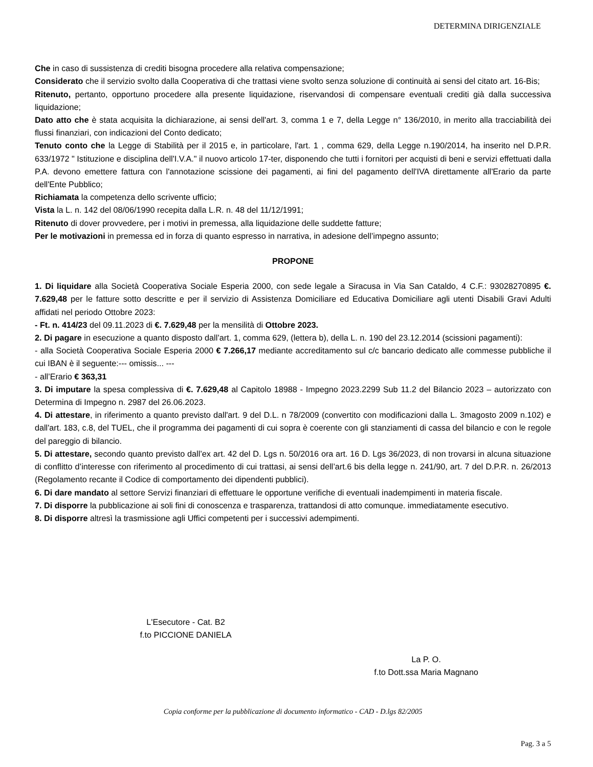DETERMINA DIRIGENZIALE
Che in caso di sussistenza di crediti bisogna procedere alla relativa compensazione;
Considerato che il servizio svolto dalla Cooperativa di che trattasi viene svolto senza soluzione di continuità ai sensi del citato art. 16-Bis;
Ritenuto, pertanto, opportuno procedere alla presente liquidazione, riservandosi di compensare eventuali crediti già dalla successiva liquidazione;
Dato atto che è stata acquisita la dichiarazione, ai sensi dell'art. 3, comma 1 e 7, della Legge n° 136/2010, in merito alla tracciabilità dei flussi finanziari, con indicazioni del Conto dedicato;
Tenuto conto che la Legge di Stabilità per il 2015 e, in particolare, l'art. 1 , comma 629, della Legge n.190/2014, ha inserito nel D.P.R. 633/1972 " Istituzione e disciplina dell'I.V.A." il nuovo articolo 17-ter, disponendo che tutti i fornitori per acquisti di beni e servizi effettuati dalla P.A. devono emettere fattura con l'annotazione scissione dei pagamenti, ai fini del pagamento dell'IVA direttamente all'Erario da parte dell'Ente Pubblico;
Richiamata la competenza dello scrivente ufficio;
Vista la L. n. 142 del 08/06/1990 recepita dalla L.R. n. 48 del 11/12/1991;
Ritenuto di dover provvedere, per i motivi in premessa, alla liquidazione delle suddette fatture;
Per le motivazioni in premessa ed in forza di quanto espresso in narrativa, in adesione dell’impegno assunto;
PROPONE
1. Di liquidare alla Società Cooperativa Sociale Esperia 2000, con sede legale a Siracusa in Via San Cataldo, 4 C.F.: 93028270895 €. 7.629,48 per le fatture sotto descritte e per il servizio di Assistenza Domiciliare ed Educativa Domiciliare agli utenti Disabili Gravi Adulti affidati nel periodo Ottobre 2023:
- Ft. n. 414/23 del 09.11.2023 di €. 7.629,48 per la mensilità di Ottobre 2023.
2. Di pagare in esecuzione a quanto disposto dall’art. 1, comma 629, (lettera b), della L. n. 190 del 23.12.2014 (scissioni pagamenti):
- alla Società Cooperativa Sociale Esperia 2000 € 7.266,17 mediante accreditamento sul c/c bancario dedicato alle commesse pubbliche il cui IBAN è il seguente:--- omissis... ---
- all’Erario € 363,31
3. Di imputare la spesa complessiva di €. 7.629,48 al Capitolo 18988 - Impegno 2023.2299 Sub 11.2 del Bilancio 2023 – autorizzato con Determina di Impegno n. 2987 del 26.06.2023.
4. Di attestare, in riferimento a quanto previsto dall'art. 9 del D.L. n 78/2009 (convertito con modificazioni dalla L. 3magosto 2009 n.102) e dall'art. 183, c.8, del TUEL, che il programma dei pagamenti di cui sopra è coerente con gli stanziamenti di cassa del bilancio e con le regole del pareggio di bilancio.
5. Di attestare, secondo quanto previsto dall’ex art. 42 del D. Lgs n. 50/2016 ora art. 16 D. Lgs 36/2023, di non trovarsi in alcuna situazione di conflitto d’interesse con riferimento al procedimento di cui trattasi, ai sensi dell’art.6 bis della legge n. 241/90, art. 7 del D.P.R. n. 26/2013 (Regolamento recante il Codice di comportamento dei dipendenti pubblici).
6. Di dare mandato al settore Servizi finanziari di effettuare le opportune verifiche di eventuali inadempimenti in materia fiscale.
7. Di disporre la pubblicazione ai soli fini di conoscenza e trasparenza, trattandosi di atto comunque. immediatamente esecutivo.
8. Di disporre altresì la trasmissione agli Uffici competenti per i successivi adempimenti.
L'Esecutore - Cat. B2
f.to PICCIONE DANIELA
La P. O.
f.to Dott.ssa Maria Magnano
Copia conforme per la pubblicazione di documento informatico - CAD - D.lgs 82/2005
Pag. 3 a 5